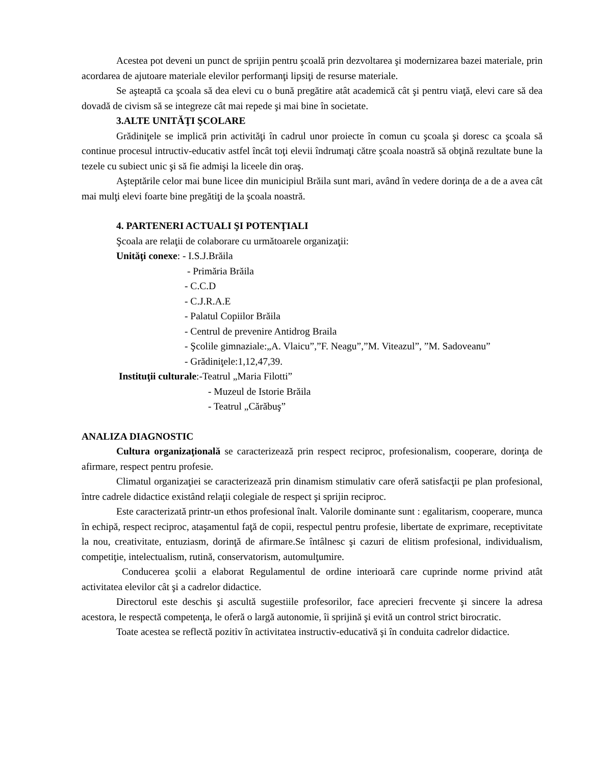Acestea pot deveni un punct de sprijin pentru şcoală prin dezvoltarea şi modernizarea bazei materiale, prin acordarea de ajutoare materiale elevilor performanţi lipsiţi de resurse materiale.
Se aşteaptă ca şcoala să dea elevi cu o bună pregătire atât academică cât şi pentru viaţă, elevi care să dea dovadă de civism să se integreze cât mai repede şi mai bine în societate.
3.ALTE UNITĂŢI ŞCOLARE
Grădiniţele se implică prin activităţi în cadrul unor proiecte în comun cu şcoala şi doresc ca şcoala să continue procesul intructiv-educativ astfel încât toţi elevii îndrumaţi către şcoala noastră să obţină rezultate bune la tezele cu subiect unic şi să fie admişi la liceele din oraş.
Aşteptările celor mai bune licee din municipiul Brăila sunt mari, având în vedere dorinţa de a de a avea cât mai mulţi elevi foarte bine pregătiţi de la şcoala noastră.
4. PARTENERI ACTUALI ŞI POTENŢIALI
Şcoala are relaţii de colaborare cu următoarele organizaţii:
Unităţi conexe: - I.S.J.Brăila
- Primăria Brăila
- C.C.D
- C.J.R.A.E
- Palatul Copiilor Brăila
- Centrul de prevenire Antidrog Braila
- Şcolile gimnaziale:„A. Vlaicu”,”F. Neagu”,”M. Viteazul”, ”M. Sadoveanu”
- Grădiniţele:1,12,47,39.
Instituţii culturale:-Teatrul „Maria Filotti”
- Muzeul de Istorie Brăila
- Teatrul „Cărăbuş”
ANALIZA DIAGNOSTIC
Cultura organizaţională se caracterizează prin respect reciproc, profesionalism, cooperare, dorinţa de afirmare, respect pentru profesie.
Climatul organizaţiei se caracterizează prin dinamism stimulativ care oferă satisfacţii pe plan profesional, între cadrele didactice existând relaţii colegiale de respect şi sprijin reciproc.
Este caracterizată printr-un ethos profesional înalt. Valorile dominante sunt : egalitarism, cooperare, munca în echipă, respect reciproc, ataşamentul faţă de copii, respectul pentru profesie, libertate de exprimare, receptivitate la nou, creativitate, entuziasm, dorinţă de afirmare.Se întâlnesc şi cazuri de elitism profesional, individualism, competiţie, intelectualism, rutină, conservatorism, automulţumire.
Conducerea şcolii a elaborat Regulamentul de ordine interioară care cuprinde norme privind atât activitatea elevilor cât şi a cadrelor didactice.
Directorul este deschis şi ascultă sugestiile profesorilor, face aprecieri frecvente şi sincere la adresa acestora, le respectă competenţa, le oferă o largă autonomie, îi sprijină şi evită un control strict birocratic.
Toate acestea se reflectă pozitiv în activitatea instructiv-educativă şi în conduita cadrelor didactice.